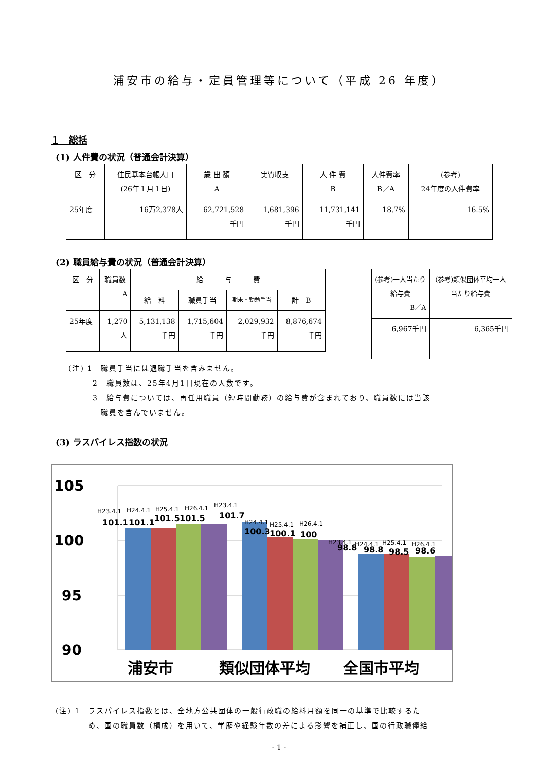浦安市の給与・定員管理等について（平成 26 年度）
１　総括
(1) 人件費の状況（普通会計決算）
| 区 分 | 住民基本台帳人口 (26年１月１日) | 歳 出 額 A | 実質収支 | 人 件 費 B | 人件費率 B／A | (参考) 24年度の人件費率 |
| --- | --- | --- | --- | --- | --- | --- |
| 25年度 | 16万2,378人 | 62,721,528 千円 | 1,681,396 千円 | 11,731,141 千円 | 18.7% | 16.5% |
(2) 職員給与費の状況（普通会計決算）
| 区 分 | 職員数 A | 給 与 費 | | | |
| --- | --- | --- | --- | --- | --- |
| | | 給 料 | 職員手当 | 期末・勤勉手当 | 計 B |
| 25年度 | 1,270 人 | 5,131,138 千円 | 1,715,604 千円 | 2,029,932 千円 | 8,876,674 千円 |
| (参考)一人当たり給与費 B／A | (参考)類似団体平均一人当たり給与費 |
| --- | --- |
| 6,967千円 | 6,365千円 |
(注) 1　職員手当には退職手当を含みません。
　　　2　職員数は、25年4月1日現在の人数です。
　　　3　給与費については、再任用職員（短時間勤務）の給与費が含まれており、職員数には当該
　　　　職員を含んでいません。
(3) ラスパイレス指数の状況
105
100
95
90
H23.4.1
H24.4.1
H25.4.1
H26.4.1
H23.4.1
H24.4.1
H25.4.1
H26.4.1
H23.4.1
H24.4.1
H25.4.1
H26.4.1
101.1
101.1
101.5
101.5
101.7
100.3
100.1
100
98.8
98.8
98.5
98.6
浦安市
類似団体平均
全国市平均
(注) 1　ラスパイレス指数とは、全地方公共団体の一般行政職の給料月額を同一の基準で比較するた
　　　　め、国の職員数（構成）を用いて、学歴や経験年数の差による影響を補正し、国の行政職俸給
- 1 -